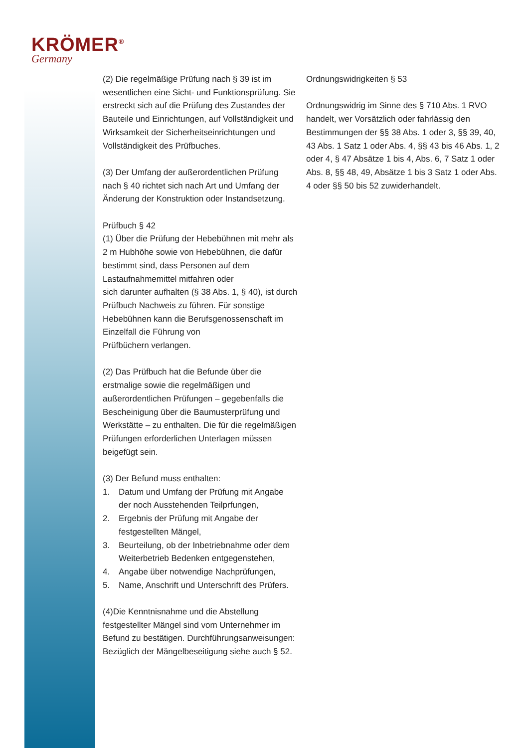KRÖMER<sup>®</sup>
Germany
(2) Die regelmäßige Prüfung nach § 39 ist im wesentlichen eine Sicht- und Funktionsprüfung. Sie erstreckt sich auf die Prüfung des Zustandes der Bauteile und Einrichtungen, auf Vollständigkeit und Wirksamkeit der Sicherheitseinrichtungen und Vollständigkeit des Prüfbuches.
(3) Der Umfang der außerordentlichen Prüfung nach § 40 richtet sich nach Art und Umfang der Änderung der Konstruktion oder Instandsetzung.
Prüfbuch § 42
(1) Über die Prüfung der Hebebühnen mit mehr als 2 m Hubhöhe sowie von Hebebühnen, die dafür bestimmt sind, dass Personen auf dem Lastaufnahmemittel mitfahren oder
sich darunter aufhalten (§ 38 Abs. 1, § 40), ist durch Prüfbuch Nachweis zu führen. Für sonstige Hebebühnen kann die Berufsgenossenschaft im Einzelfall die Führung von
Prüfbüchern verlangen.
(2) Das Prüfbuch hat die Befunde über die erstmalige sowie die regelmäßigen und außerordentlichen Prüfungen – gegebenfalls die Bescheinigung über die Baumusterprüfung und Werkstätte – zu enthalten. Die für die regelmäßigen Prüfungen erforderlichen Unterlagen müssen beigefügt sein.
(3) Der Befund muss enthalten:
1. Datum und Umfang der Prüfung mit Angabe der noch Ausstehenden Teilprfungen,
2. Ergebnis der Prüfung mit Angabe der festgestellten Mängel,
3. Beurteilung, ob der Inbetriebnahme oder dem Weiterbetrieb Bedenken entgegenstehen,
4. Angabe über notwendige Nachprüfungen,
5. Name, Anschrift und Unterschrift des Prüfers.
(4)Die Kenntnisnahme und die Abstellung festgestellter Mängel sind vom Unternehmer im Befund zu bestätigen. Durchführungsanweisungen: Bezüglich der Mängelbeseitigung siehe auch § 52.
Ordnungswidrigkeiten § 53
Ordnungswidrig im Sinne des § 710 Abs. 1 RVO handelt, wer Vorsätzlich oder fahrlässig den Bestimmungen der §§ 38 Abs. 1 oder 3, §§ 39, 40, 43 Abs. 1 Satz 1 oder Abs. 4, §§ 43 bis 46 Abs. 1, 2
oder 4, § 47 Absätze 1 bis 4, Abs. 6, 7 Satz 1 oder Abs. 8, §§ 48, 49, Absätze 1 bis 3 Satz 1 oder Abs.
4 oder §§ 50 bis 52 zuwiderhandelt.